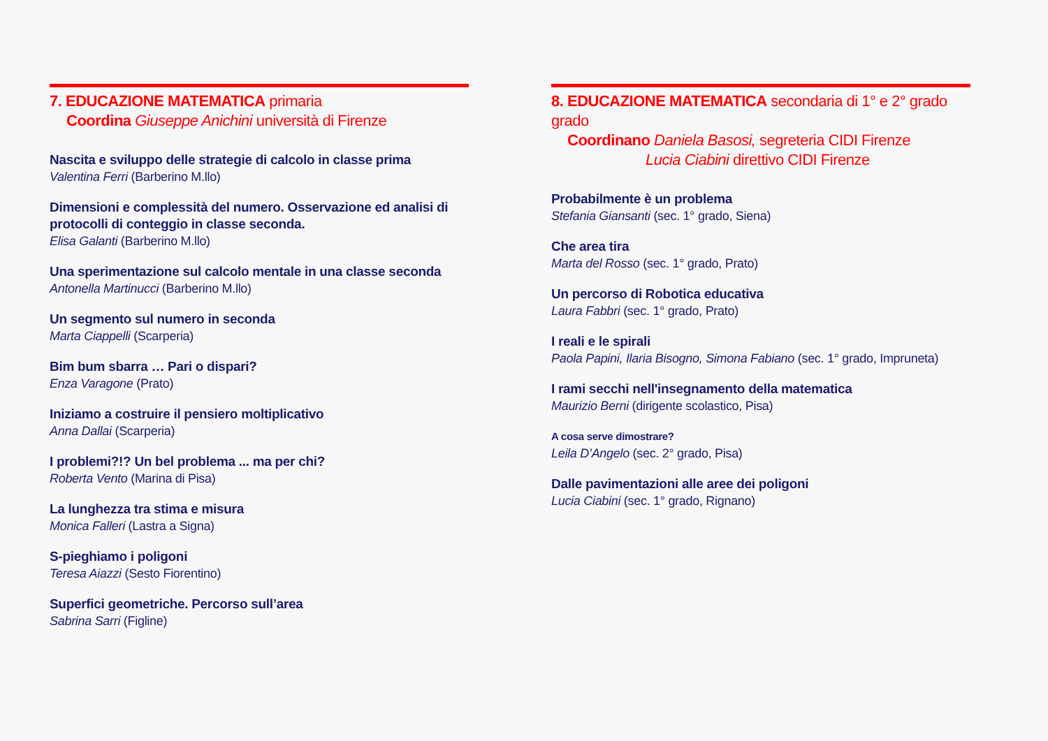7. EDUCAZIONE MATEMATICA primaria
Coordina Giuseppe Anichini università di Firenze
Nascita e sviluppo delle strategie di calcolo in classe prima
Valentina Ferri (Barberino M.llo)
Dimensioni e complessità del numero. Osservazione ed analisi di protocolli di conteggio in classe seconda.
Elisa Galanti (Barberino M.llo)
Una sperimentazione sul calcolo mentale in una classe seconda
Antonella Martinucci (Barberino M.llo)
Un segmento sul numero in seconda
Marta Ciappelli (Scarperia)
Bim bum sbarra … Pari o dispari?
Enza Varagone (Prato)
Iniziamo a costruire il pensiero moltiplicativo
Anna Dallai (Scarperia)
I problemi?!? Un bel problema ... ma per chi?
Roberta Vento (Marina di Pisa)
La lunghezza tra stima e misura
Monica Falleri (Lastra a Signa)
S-pieghiamo i poligoni
Teresa Aiazzi (Sesto Fiorentino)
Superfici geometriche. Percorso sull’area
Sabrina Sarri (Figline)
8. EDUCAZIONE MATEMATICA secondaria di 1° e 2° grado grado
Coordinano Daniela Basosi, segreteria CIDI Firenze
Lucia Ciabini direttivo CIDI Firenze
Probabilmente è un problema
Stefania Giansanti (sec. 1° grado, Siena)
Che area tira
Marta del Rosso (sec. 1° grado, Prato)
Un percorso di Robotica educativa
Laura Fabbri (sec. 1° grado, Prato)
I reali e le spirali
Paola Papini, Ilaria Bisogno, Simona Fabiano (sec. 1° grado, Impruneta)
I rami secchi nell'insegnamento della matematica
Maurizio Berni (dirigente scolastico, Pisa)
A cosa serve dimostrare?
Leila D’Angelo (sec. 2° grado, Pisa)
Dalle pavimentazioni alle aree dei poligoni
Lucia Ciabini (sec. 1° grado, Rignano)